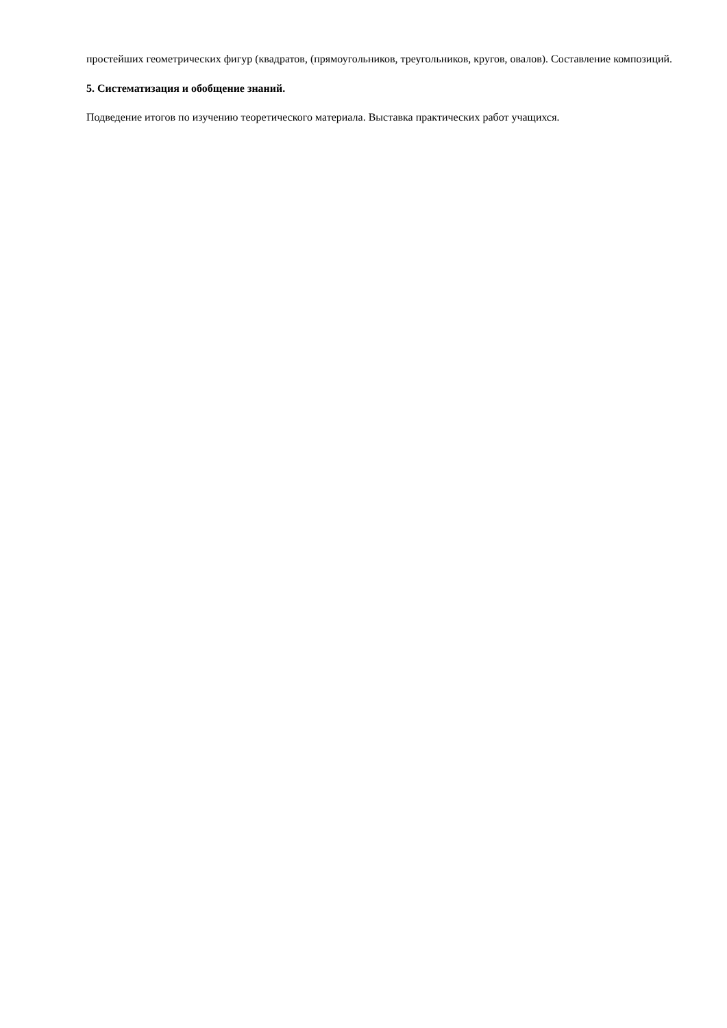простейших геометрических фигур (квадратов, (прямоугольников, треугольников, кругов, овалов). Составление композиций.
5. Систематизация и обобщение знаний.
Подведение итогов по изучению теоретического материала. Выставка практических работ учащихся.